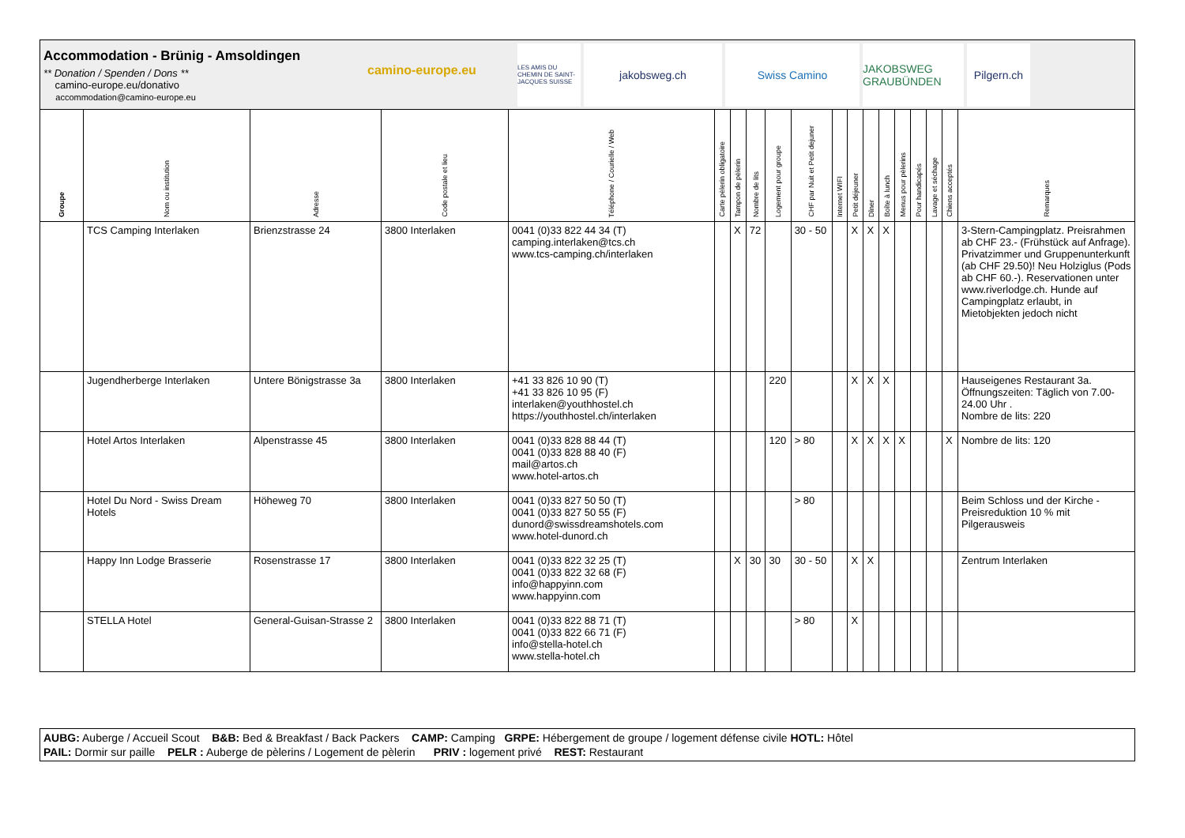Accommodation - Brünig - Amsoldingen
** Donation / Spenden / Dons **
camino-europe.eu/donativo
accommodation@camino-europe.eu
camino-europe.eu
LES AMIS DU CHEMIN DE SAINT-JACQUES SUISSE
jakobsweg.ch Swiss Camino
JAKOBSWEG GRAUBÜNDEN
Pilgern.ch
| Groupe | Nom ou institution | Adresse | Code postale et lieu | Téléphone / Courielle / Web | Carte pèlerin obligatoire | Tampon de pèlerin | Nombre de lits | Logement pour groupe | CHF par Nuit et Petit dejuner | Internet WIFI | Petit déjeuner | Dîner | Boîte à lunch | Menus pour pèlerins | Pour handicapés | Lavage et séchage | Chiens acceptés | Remarques |
| --- | --- | --- | --- | --- | --- | --- | --- | --- | --- | --- | --- | --- | --- | --- | --- | --- | --- | --- |
| | TCS Camping Interlaken | Brienzstrasse 24 | 3800 Interlaken | 0041 (0)33 822 44 34 (T) camping.interlaken@tcs.ch www.tcs-camping.ch/interlaken | | X | 72 | | 30 - 50 | | X | X | X | | | | | 3-Stern-Campingplatz. Preisrahmen ab CHF 23.- (Frühstück auf Anfrage). Privatzimmer und Gruppenunterkunft (ab CHF 29.50)! Neu Holziglus (Pods ab CHF 60.-). Reservationen unter www.riverlodge.ch. Hunde auf Campingplatz erlaubt, in Mietobjekten jedoch nicht |
| | Jugendherberge Interlaken | Untere Bönigstrasse 3a | 3800 Interlaken | +41 33 826 10 90 (T) +41 33 826 10 95 (F) interlaken@youthhostel.ch https://youthhostel.ch/interlaken | | | | 220 | | | X | X | X | | | | | Hauseigenes Restaurant 3a. Öffnungszeiten: Täglich von 7.00-24.00 Uhr . Nombre de lits: 220 |
| | Hotel Artos Interlaken | Alpenstrasse 45 | 3800 Interlaken | 0041 (0)33 828 88 44 (T) 0041 (0)33 828 88 40 (F) mail@artos.ch www.hotel-artos.ch | | | | 120 | > 80 | | X | X | X | X | | | X | Nombre de lits: 120 |
| | Hotel Du Nord - Swiss Dream Hotels | Höheweg 70 | 3800 Interlaken | 0041 (0)33 827 50 50 (T) 0041 (0)33 827 50 55 (F) dunord@swissdreamshotels.com www.hotel-dunord.ch | | | | | > 80 | | | | | | | | | Beim Schloss und der Kirche - Preisreduktion 10 % mit Pilgerausweis |
| | Happy Inn Lodge Brasserie | Rosenstrasse 17 | 3800 Interlaken | 0041 (0)33 822 32 25 (T) 0041 (0)33 822 32 68 (F) info@happyinn.com www.happyinn.com | | X | 30 | 30 | 30 - 50 | | X | X | | | | | | Zentrum Interlaken |
| | STELLA Hotel | General-Guisan-Strasse 2 | 3800 Interlaken | 0041 (0)33 822 88 71 (T) 0041 (0)33 822 66 71 (F) info@stella-hotel.ch www.stella-hotel.ch | | | | | > 80 | | X | | | | | | | |
AUBG: Auberge / Accueil Scout B&B: Bed & Breakfast / Back Packers CAMP: Camping GRPE: Hébergement de groupe / logement défense civile HOTL: Hôtel
PAIL: Dormir sur paille PELR : Auberge de pèlerins / Logement de pèlerin PRIV : logement privé REST: Restaurant